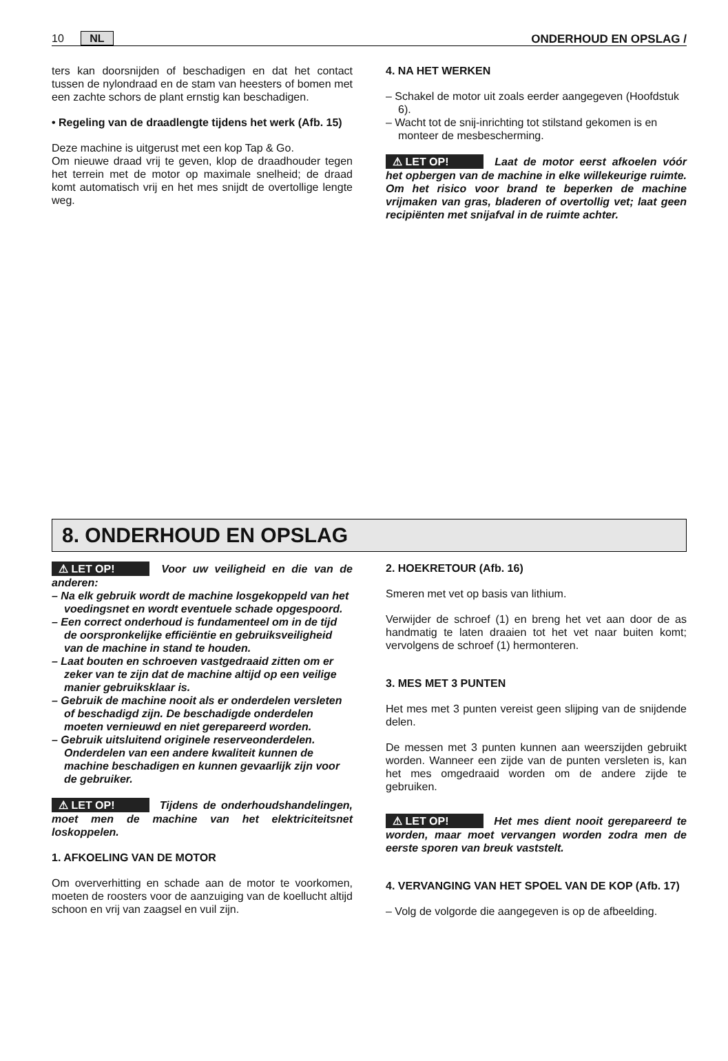10 NL ONDERHOUD EN OPSLAG /
ters kan doorsnijden of beschadigen en dat het contact tussen de nylondraad en de stam van heesters of bomen met een zachte schors de plant ernstig kan beschadigen.
• Regeling van de draadlengte tijdens het werk (Afb. 15)
Deze machine is uitgerust met een kop Tap & Go.
Om nieuwe draad vrij te geven, klop de draadhouder tegen het terrein met de motor op maximale snelheid; de draad komt automatisch vrij en het mes snijdt de overtollige lengte weg.
4. NA HET WERKEN
– Schakel de motor uit zoals eerder aangegeven (Hoofdstuk 6).
– Wacht tot de snij-inrichting tot stilstand gekomen is en monteer de mesbescherming.
⚠ LET OP! Laat de motor eerst afkoelen vóór het opbergen van de machine in elke willekeurige ruimte. Om het risico voor brand te beperken de machine vrijmaken van gras, bladeren of overtollig vet; laat geen recipiënten met snijafval in de ruimte achter.
8. ONDERHOUD EN OPSLAG
⚠ LET OP! Voor uw veiligheid en die van de anderen:
– Na elk gebruik wordt de machine losgekoppeld van het voedingsnet en wordt eventuele schade opgespoord.
– Een correct onderhoud is fundamenteel om in de tijd de oorspronkelijke efficiëntie en gebruiksveiligheid van de machine in stand te houden.
– Laat bouten en schroeven vastgedraaid zitten om er zeker van te zijn dat de machine altijd op een veilige manier gebruiksklaar is.
– Gebruik de machine nooit als er onderdelen versleten of beschadigd zijn. De beschadigde onderdelen moeten vernieuwd en niet gerepareerd worden.
– Gebruik uitsluitend originele reserveonderdelen. Onderdelen van een andere kwaliteit kunnen de machine beschadigen en kunnen gevaarlijk zijn voor de gebruiker.
⚠ LET OP! Tijdens de onderhoudshandelingen, moet men de machine van het elektriciteitsnet loskoppelen.
1. AFKOELING VAN DE MOTOR
Om oververhitting en schade aan de motor te voorkomen, moeten de roosters voor de aanzuiging van de koellucht altijd schoon en vrij van zaagsel en vuil zijn.
2. HOEKRETOUR (Afb. 16)
Smeren met vet op basis van lithium.
Verwijder de schroef (1) en breng het vet aan door de as handmatig te laten draaien tot het vet naar buiten komt; vervolgens de schroef (1) hermonteren.
3. MES MET 3 PUNTEN
Het mes met 3 punten vereist geen slijping van de snijdende delen.
De messen met 3 punten kunnen aan weerszijden gebruikt worden. Wanneer een zijde van de punten versleten is, kan het mes omgedraaid worden om de andere zijde te gebruiken.
⚠ LET OP! Het mes dient nooit gerepareerd te worden, maar moet vervangen worden zodra men de eerste sporen van breuk vaststelt.
4. VERVANGING VAN HET SPOEL VAN DE KOP (Afb. 17)
– Volg de volgorde die aangegeven is op de afbeelding.